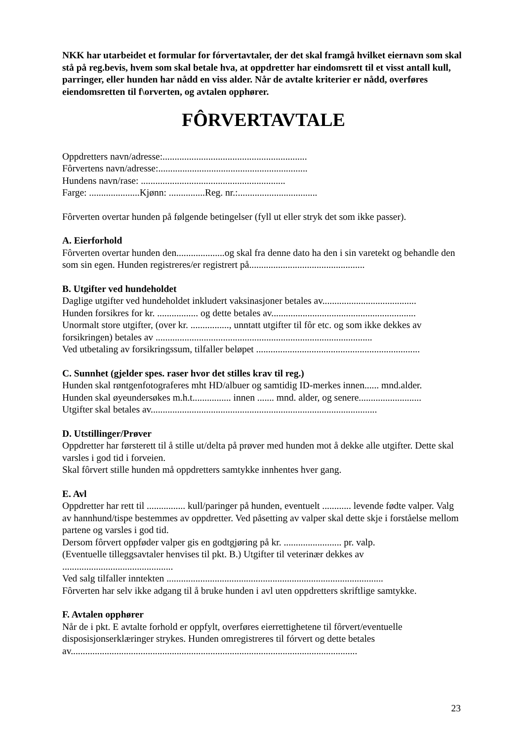NKK har utarbeidet et formular for fórvertavtaler, der det skal framgå hvilket eiernavn som skal stå på reg.bevis, hvem som skal betale hva, at oppdretter har eindomsrett til et visst antall kull, parringer, eller hunden har nådd en viss alder. Når de avtalte kriterier er nådd, overføres eiendomsretten til f\orverten, og avtalen opphører.
FÔRVERTAVTALE
Oppdretters navn/adresse:............................................................
Fôrvertens navn/adresse:..............................................................
Hundens navn/rase: ............................................................
Farge: .....................Kjønn: ...............Reg. nr.:.................................
Fôrverten overtar hunden på følgende betingelser (fyll ut eller stryk det som ikke passer).
A. Eierforhold
Fôrverten overtar hunden den....................og skal fra denne dato ha den i sin varetekt og behandle den som sin egen. Hunden registreres/er registrert på................................................
B. Utgifter ved hundeholdet
Daglige utgifter ved hundeholdet inkludert vaksinasjoner betales av.......................................
Hunden forsikres for kr. ................. og dette betales av............................................................
Unormalt store utgifter, (over kr. ................, unntatt utgifter til fôr etc. og som ikke dekkes av forsikringen) betales av ..........................................................................................
Ved utbetaling av forsikringssum, tilfaller beløpet ....................................................................
C. Sunnhet (gjelder spes. raser hvor det stilles krav til reg.)
Hunden skal røntgenfotograferes mht HD/albuer og samtidig ID-merkes innen...... mnd.alder.
Hunden skal øyeundersøkes m.h.t................ innen ....... mnd. alder, og senere..........................
Utgifter skal betales av..............................................................................................
D. Utstillinger/Prøver
Oppdretter har førsterett til å stille ut/delta på prøver med hunden mot å dekke alle utgifter. Dette skal varsles i god tid i forveien.
Skal fôrvert stille hunden må oppdretters samtykke innhentes hver gang.
E. Avl
Oppdretter har rett til ................ kull/paringer på hunden, eventuelt ............ levende fødte valper. Valg av hannhund/tispe bestemmes av oppdretter. Ved påsetting av valper skal dette skje i forståelse mellom partene og varsles i god tid.
Dersom fôrvert oppføder valper gis en godtgjøring på kr. ........................ pr. valp.
(Eventuelle tilleggsavtaler henvises til pkt. B.) Utgifter til veterinær dekkes av
..............................................
Ved salg tilfaller inntekten ..........................................................................................
Fôrverten har selv ikke adgang til å bruke hunden i avl uten oppdretters skriftlige samtykke.
F. Avtalen opphører
Når de i pkt. E avtalte forhold er oppfylt, overføres eierrettighetene til fôrvert/eventuelle disposisjonserklæringer strykes. Hunden omregistreres til fórvert og dette betales av.......................................................................................................................
23